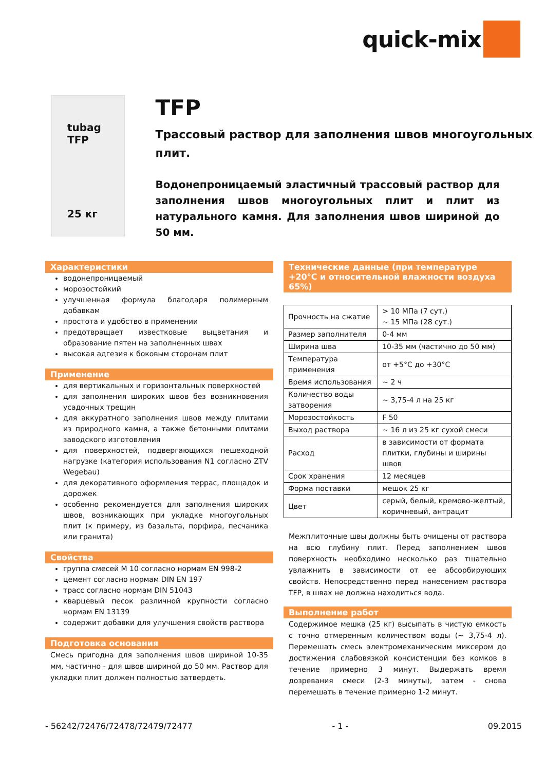quick-mix
tubag
TFP
25 кг
TFP
Трассовый раствор для заполнения швов многоугольных плит.
Водонепроницаемый эластичный трассовый раствор для заполнения швов многоугольных плит и плит из натурального камня. Для заполнения швов шириной до 50 мм.
Характеристики
водонепроницаемый
морозостойкий
улучшенная формула благодаря полимерным добавкам
простота и удобство в применении
предотвращает известковые выцветания и образование пятен на заполненных швах
высокая адгезия к боковым сторонам плит
Применение
для вертикальных и горизонтальных поверхностей
для заполнения широких швов без возникновения усадочных трещин
для аккуратного заполнения швов между плитами из природного камня, а также бетонными плитами заводского изготовления
для поверхностей, подвергающихся пешеходной нагрузке (категория использования N1 согласно ZTV Wegebau)
для декоративного оформления террас, площадок и дорожек
особенно рекомендуется для заполнения широких швов, возникающих при укладке многоугольных плит (к примеру, из базальта, порфира, песчаника или гранита)
Свойства
группа смесей M 10 согласно нормам EN 998-2
цемент согласно нормам DIN EN 197
трасс согласно нормам DIN 51043
кварцевый песок различной крупности согласно нормам EN 13139
содержит добавки для улучшения свойств раствора
Подготовка основания
Смесь пригодна для заполнения швов шириной 10-35 мм, частично - для швов шириной до 50 мм. Раствор для укладки плит должен полностью затвердеть.
Технические данные (при температуре +20°C и относительной влажности воздуха 65%)
| Прочность на сжатие | > 10 МПа (7 сут.) ~ 15 МПа (28 сут.) |
| Размер заполнителя | 0-4 мм |
| Ширина шва | 10-35 мм (частично до 50 мм) |
| Температура применения | от +5°C до +30°C |
| Время использования | ~ 2 ч |
| Количество воды затворения | ~ 3,75-4 л на 25 кг |
| Морозостойкость | F 50 |
| Выход раствора | ~ 16 л из 25 кг сухой смеси |
| Расход | в зависимости от формата плитки, глубины и ширины швов |
| Срок хранения | 12 месяцев |
| Форма поставки | мешок 25 кг |
| Цвет | серый, белый, кремово-желтый, коричневый, антрацит |
Межплиточные швы должны быть очищены от раствора на всю глубину плит. Перед заполнением швов поверхность необходимо несколько раз тщательно увлажнить в зависимости от ее абсорбирующих свойств. Непосредственно перед нанесением раствора TFP, в швах не должна находиться вода.
Выполнение работ
Содержимое мешка (25 кг) высыпать в чистую емкость с точно отмеренным количеством воды (~ 3,75-4 л). Перемешать смесь электромеханическим миксером до достижения слабовязкой консистенции без комков в течение примерно 3 минут. Выдержать время дозревания смеси (2-3 минуты), затем - снова перемешать в течение примерно 1-2 минут.
- 56242/72476/72478/72479/72477 - 1 - 09.2015